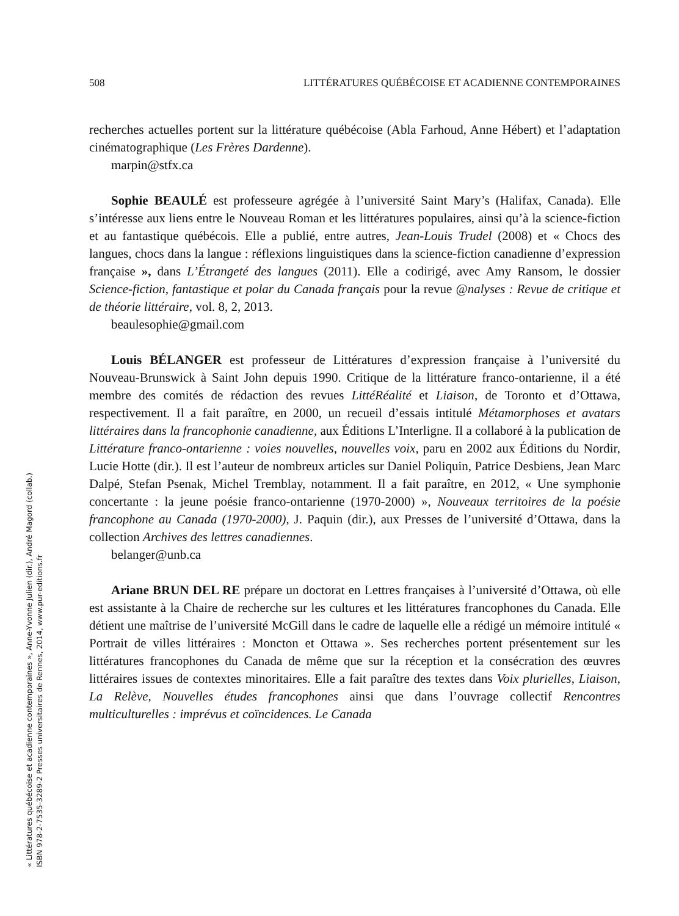508 LITTÉRATURES QUÉBÉCOISE ET ACADIENNE CONTEMPORAINES
recherches actuelles portent sur la littérature québécoise (Abla Farhoud, Anne Hébert) et l’adaptation cinématographique (Les Frères Dardenne).
marpin@stfx.ca
Sophie BEAULÉ est professeure agrégée à l’université Saint Mary’s (Halifax, Canada). Elle s’intéresse aux liens entre le Nouveau Roman et les littératures populaires, ainsi qu’à la science-fiction et au fantastique québécois. Elle a publié, entre autres, Jean-Louis Trudel (2008) et « Chocs des langues, chocs dans la langue : réflexions linguistiques dans la science-fiction canadienne d’expression française », dans L’Étrangeté des langues (2011). Elle a codirigé, avec Amy Ransom, le dossier Science-fiction, fantastique et polar du Canada français pour la revue @nalyses : Revue de critique et de théorie littéraire, vol. 8, 2, 2013.
beaulesophie@gmail.com
Louis BÉLANGER est professeur de Littératures d’expression française à l’université du Nouveau-Brunswick à Saint John depuis 1990. Critique de la littérature franco-ontarienne, il a été membre des comités de rédaction des revues LittéRéalité et Liaison, de Toronto et d’Ottawa, respectivement. Il a fait paraître, en 2000, un recueil d’essais intitulé Métamorphoses et avatars littéraires dans la francophonie canadienne, aux Éditions L’Interligne. Il a collaboré à la publication de Littérature franco-ontarienne : voies nouvelles, nouvelles voix, paru en 2002 aux Éditions du Nordir, Lucie Hotte (dir.). Il est l’auteur de nombreux articles sur Daniel Poliquin, Patrice Desbiens, Jean Marc Dalpé, Stefan Psenak, Michel Tremblay, notamment. Il a fait paraître, en 2012, « Une symphonie concertante : la jeune poésie franco-ontarienne (1970-2000) », Nouveaux territoires de la poésie francophone au Canada (1970-2000), J. Paquin (dir.), aux Presses de l’université d’Ottawa, dans la collection Archives des lettres canadiennes.
belanger@unb.ca
Ariane BRUN DEL RE prépare un doctorat en Lettres françaises à l’université d’Ottawa, où elle est assistante à la Chaire de recherche sur les cultures et les littératures francophones du Canada. Elle détient une maîtrise de l’université McGill dans le cadre de laquelle elle a rédigé un mémoire intitulé « Portrait de villes littéraires : Moncton et Ottawa ». Ses recherches portent présentement sur les littératures francophones du Canada de même que sur la réception et la consécration des œuvres littéraires issues de contextes minoritaires. Elle a fait paraître des textes dans Voix plurielles, Liaison, La Relève, Nouvelles études francophones ainsi que dans l’ouvrage collectif Rencontres multiculturelles : imprévus et coïncidences. Le Canada
« Littératures québécoise et acadienne contemporaines », Anne-Yvonne Julien (dir.), André Magord (collab.)
ISBN 978-2-7535-3289-2 Presses universitaires de Rennes, 2014, www.pur-editions.fr